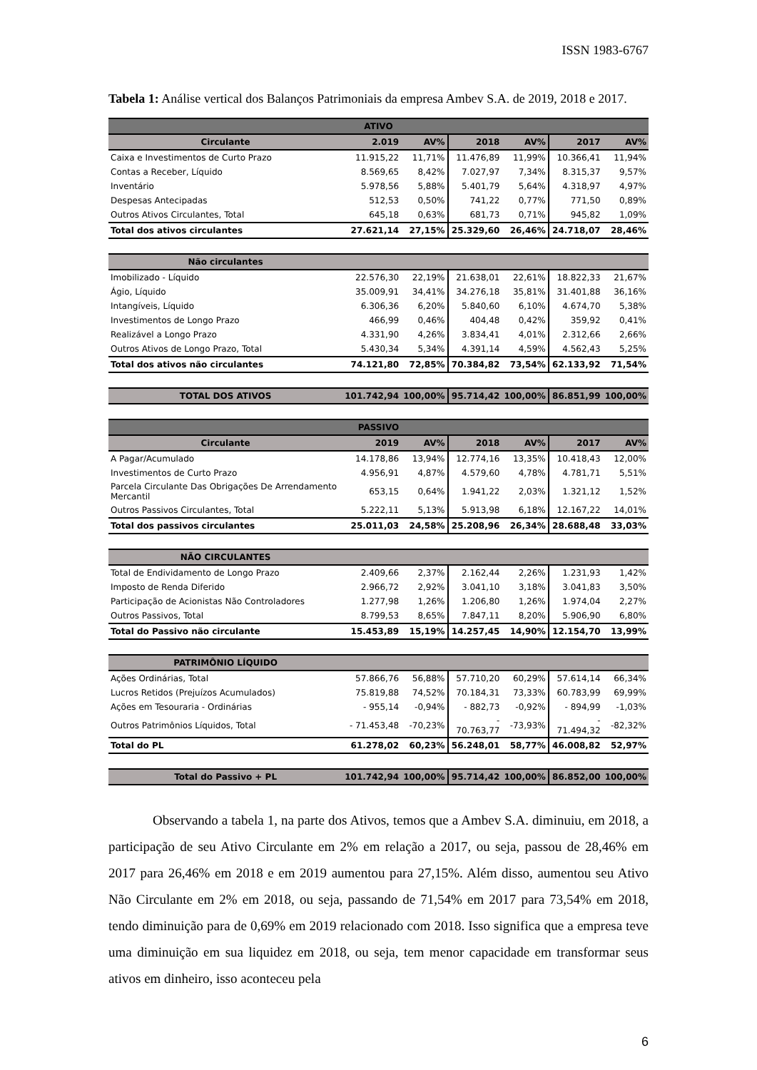ISSN 1983-6767
Tabela 1: Análise vertical dos Balanços Patrimoniais da empresa Ambev S.A. de 2019, 2018 e 2017.
| ATIVO | | | | | | |
| --- | --- | --- | --- | --- | --- | --- |
| Circulante | 2.019 | AV% | 2018 | AV% | 2017 | AV% |
| Caixa e Investimentos de Curto Prazo | 11.915,22 | 11,71% | 11.476,89 | 11,99% | 10.366,41 | 11,94% |
| Contas a Receber, Líquido | 8.569,65 | 8,42% | 7.027,97 | 7,34% | 8.315,37 | 9,57% |
| Inventário | 5.978,56 | 5,88% | 5.401,79 | 5,64% | 4.318,97 | 4,97% |
| Despesas Antecipadas | 512,53 | 0,50% | 741,22 | 0,77% | 771,50 | 0,89% |
| Outros Ativos Circulantes, Total | 645,18 | 0,63% | 681,73 | 0,71% | 945,82 | 1,09% |
| Total dos ativos circulantes | 27.621,14 | 27,15% | 25.329,60 | 26,46% | 24.718,07 | 28,46% |
| Não circulantes | | | | | | |
| Imobilizado - Líquido | 22.576,30 | 22,19% | 21.638,01 | 22,61% | 18.822,33 | 21,67% |
| Ágio, Líquido | 35.009,91 | 34,41% | 34.276,18 | 35,81% | 31.401,88 | 36,16% |
| Intangíveis, Líquido | 6.306,36 | 6,20% | 5.840,60 | 6,10% | 4.674,70 | 5,38% |
| Investimentos de Longo Prazo | 466,99 | 0,46% | 404,48 | 0,42% | 359,92 | 0,41% |
| Realizável a Longo Prazo | 4.331,90 | 4,26% | 3.834,41 | 4,01% | 2.312,66 | 2,66% |
| Outros Ativos de Longo Prazo, Total | 5.430,34 | 5,34% | 4.391,14 | 4,59% | 4.562,43 | 5,25% |
| Total dos ativos não circulantes | 74.121,80 | 72,85% | 70.384,82 | 73,54% | 62.133,92 | 71,54% |
| TOTAL DOS ATIVOS | 101.742,94 | 100,00% | 95.714,42 | 100,00% | 86.851,99 | 100,00% |
| PASSIVO | | | | | | |
| Circulante | 2019 | AV% | 2018 | AV% | 2017 | AV% |
| A Pagar/Acumulado | 14.178,86 | 13,94% | 12.774,16 | 13,35% | 10.418,43 | 12,00% |
| Investimentos de Curto Prazo | 4.956,91 | 4,87% | 4.579,60 | 4,78% | 4.781,71 | 5,51% |
| Parcela Circulante Das Obrigações De Arrendamento Mercantil | 653,15 | 0,64% | 1.941,22 | 2,03% | 1.321,12 | 1,52% |
| Outros Passivos Circulantes, Total | 5.222,11 | 5,13% | 5.913,98 | 6,18% | 12.167,22 | 14,01% |
| Total dos passivos circulantes | 25.011,03 | 24,58% | 25.208,96 | 26,34% | 28.688,48 | 33,03% |
| NÃO CIRCULANTES | | | | | | |
| Total de Endividamento de Longo Prazo | 2.409,66 | 2,37% | 2.162,44 | 2,26% | 1.231,93 | 1,42% |
| Imposto de Renda Diferido | 2.966,72 | 2,92% | 3.041,10 | 3,18% | 3.041,83 | 3,50% |
| Participação de Acionistas Não Controladores | 1.277,98 | 1,26% | 1.206,80 | 1,26% | 1.974,04 | 2,27% |
| Outros Passivos, Total | 8.799,53 | 8,65% | 7.847,11 | 8,20% | 5.906,90 | 6,80% |
| Total do Passivo não circulante | 15.453,89 | 15,19% | 14.257,45 | 14,90% | 12.154,70 | 13,99% |
| PATRIMÔNIO LÍQUIDO | | | | | | |
| Ações Ordinárias, Total | 57.866,76 | 56,88% | 57.710,20 | 60,29% | 57.614,14 | 66,34% |
| Lucros Retidos (Prejuízos Acumulados) | 75.819,88 | 74,52% | 70.184,31 | 73,33% | 60.783,99 | 69,99% |
| Ações em Tesouraria - Ordinárias | - 955,14 | -0,94% | - 882,73 | -0,92% | - 894,99 | -1,03% |
| Outros Patrimônios Líquidos, Total | - 71.453,48 | -70,23% | - 70.763,77 | -73,93% | - 71.494,32 | -82,32% |
| Total do PL | 61.278,02 | 60,23% | 56.248,01 | 58,77% | 46.008,82 | 52,97% |
| Total do Passivo + PL | 101.742,94 | 100,00% | 95.714,42 | 100,00% | 86.852,00 | 100,00% |
Observando a tabela 1, na parte dos Ativos, temos que a Ambev S.A. diminuiu, em 2018, a participação de seu Ativo Circulante em 2% em relação a 2017, ou seja, passou de 28,46% em 2017 para 26,46% em 2018 e em 2019 aumentou para 27,15%. Além disso, aumentou seu Ativo Não Circulante em 2% em 2018, ou seja, passando de 71,54% em 2017 para 73,54% em 2018, tendo diminuição para de 0,69% em 2019 relacionado com 2018. Isso significa que a empresa teve uma diminuição em sua liquidez em 2018, ou seja, tem menor capacidade em transformar seus ativos em dinheiro, isso aconteceu pela
6